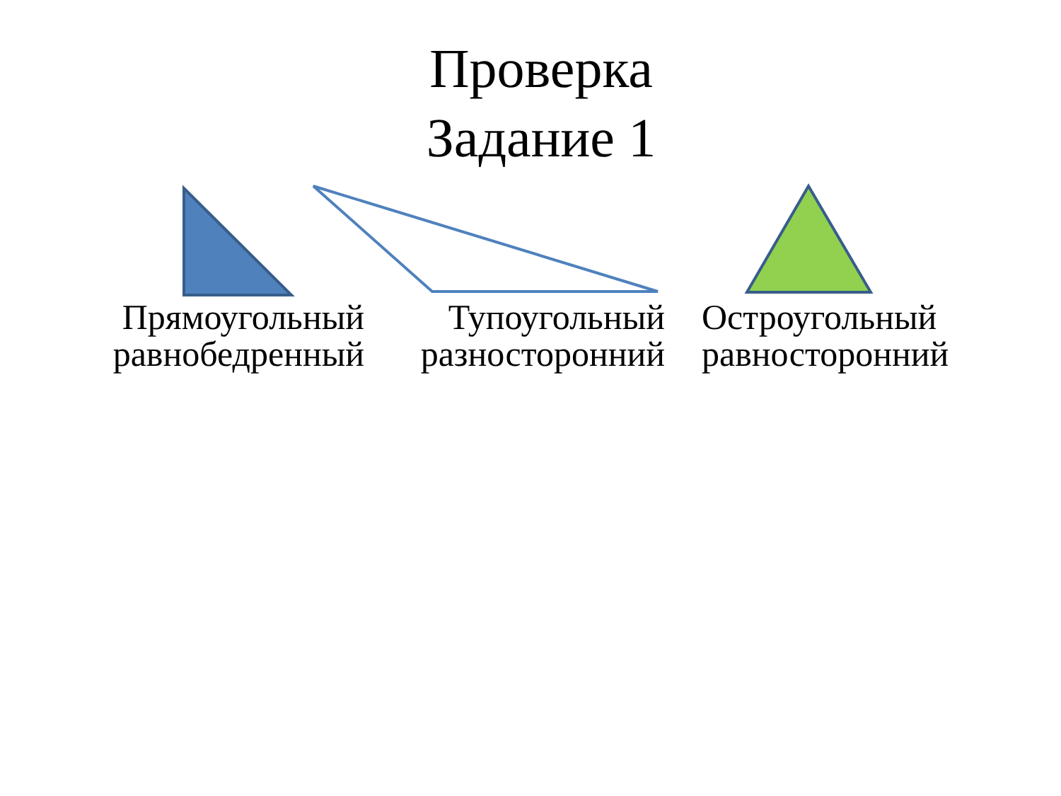Проверка
Задание 1
Прямоугольный
равнобедренный
Тупоугольный
разносторонний
Остроугольный
равносторонний